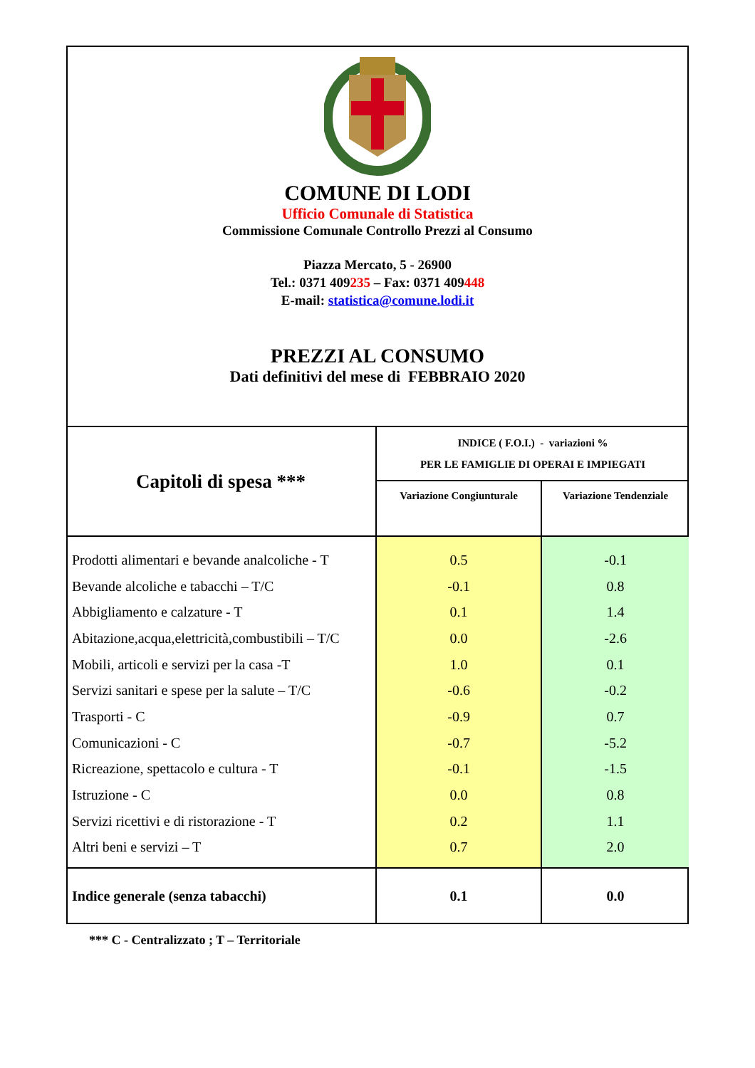COMUNE DI LODI
Ufficio Comunale di Statistica
Commissione Comunale Controllo Prezzi al Consumo
Piazza Mercato, 5 - 26900
Tel.: 0371 409235 – Fax: 0371 409448
E-mail: statistica@comune.lodi.it
PREZZI AL CONSUMO
Dati definitivi del mese di FEBBRAIO 2020
| Capitoli di spesa *** | INDICE ( F.O.I.) - variazioni % PER LE FAMIGLIE DI OPERAI E IMPIEGATI | |
| --- | --- | --- |
| | Variazione Congiunturale | Variazione Tendenziale |
| Prodotti alimentari e bevande analcoliche - T | 0.5 | -0.1 |
| Bevande alcoliche e tabacchi – T/C | -0.1 | 0.8 |
| Abbigliamento e calzature - T | 0.1 | 1.4 |
| Abitazione,acqua,elettricità,combustibili – T/C | 0.0 | -2.6 |
| Mobili, articoli e servizi per la casa -T | 1.0 | 0.1 |
| Servizi sanitari e spese per la salute – T/C | -0.6 | -0.2 |
| Trasporti - C | -0.9 | 0.7 |
| Comunicazioni - C | -0.7 | -5.2 |
| Ricreazione, spettacolo e cultura - T | -0.1 | -1.5 |
| Istruzione - C | 0.0 | 0.8 |
| Servizi ricettivi e di ristorazione - T | 0.2 | 1.1 |
| Altri beni e servizi – T | 0.7 | 2.0 |
| Indice generale (senza tabacchi) | 0.1 | 0.0 |
*** C - Centralizzato ; T – Territoriale